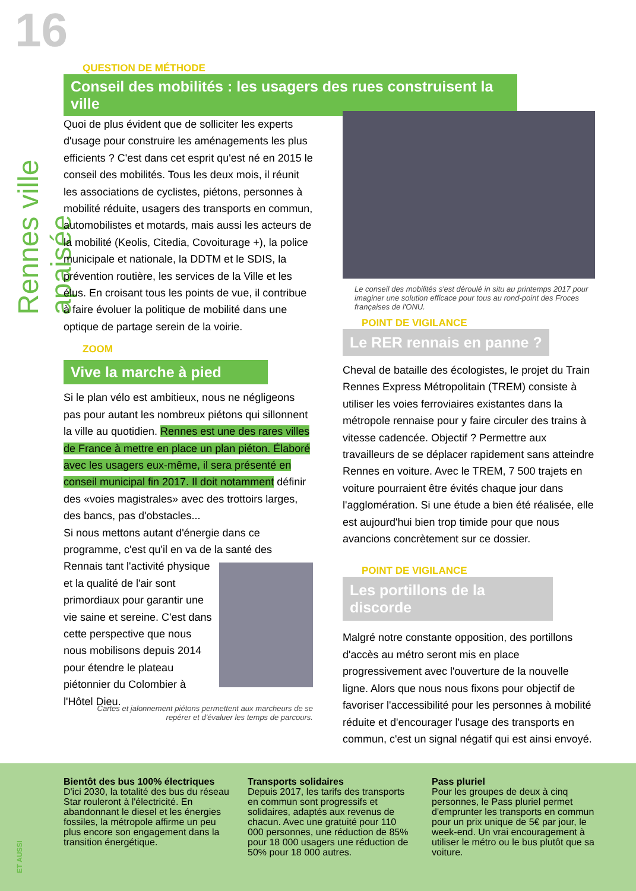16
Rennes ville apaisée
QUESTION DE MÉTHODE
Conseil des mobilités : les usagers des rues construisent la ville
Quoi de plus évident que de solliciter les experts d'usage pour construire les aménagements les plus efficients ? C'est dans cet esprit qu'est né en 2015 le conseil des mobilités. Tous les deux mois, il réunit les associations de cyclistes, piétons, personnes à mobilité réduite, usagers des transports en commun, automobilistes et motards, mais aussi les acteurs de la mobilité (Keolis, Citedia, Covoiturage +), la police municipale et nationale, la DDTM et le SDIS, la prévention routière, les services de la Ville et les élus. En croisant tous les points de vue, il contribue à faire évoluer la politique de mobilité dans une optique de partage serein de la voirie.
ZOOM
Vive la marche à pied
Si le plan vélo est ambitieux, nous ne négligeons pas pour autant les nombreux piétons qui sillonnent la ville au quotidien. Rennes est une des rares villes de France à mettre en place un plan piéton. Élaboré avec les usagers eux-même, il sera présenté en conseil municipal fin 2017. Il doit notamment définir des «voies magistrales» avec des trottoirs larges, des bancs, pas d'obstacles...
Si nous mettons autant d'énergie dans ce programme, c'est qu'il en va de la santé des Rennais tant l'activité physique et la qualité de l'air sont primordiaux pour garantir une vie saine et sereine. C'est dans cette perspective que nous nous mobilisons depuis 2014 pour étendre le plateau piétonnier du Colombier à l'Hôtel Dieu.
Cartes et jalonnement piétons permettent aux marcheurs de se repérer et d'évaluer les temps de parcours.
Le conseil des mobilités s'est déroulé in situ au printemps 2017 pour imaginer une solution efficace pour tous au rond-point des Froces françaises de l'ONU.
POINT DE VIGILANCE
Le RER rennais en panne ?
Cheval de bataille des écologistes, le projet du Train Rennes Express Métropolitain (TREM) consiste à utiliser les voies ferroviaires existantes dans la métropole rennaise pour y faire circuler des trains à vitesse cadencée. Objectif ? Permettre aux travailleurs de se déplacer rapidement sans atteindre Rennes en voiture. Avec le TREM, 7 500 trajets en voiture pourraient être évités chaque jour dans l'agglomération. Si une étude a bien été réalisée, elle est aujourd'hui bien trop timide pour que nous avancions concrètement sur ce dossier.
POINT DE VIGILANCE
Les portillons de la discorde
Malgré notre constante opposition, des portillons d'accès au métro seront mis en place progressivement avec l'ouverture de la nouvelle ligne. Alors que nous nous fixons pour objectif de favoriser l'accessibilité pour les personnes à mobilité réduite et d'encourager l'usage des transports en commun, c'est un signal négatif qui est ainsi envoyé.
Bientôt des bus 100% électriques
D'ici 2030, la totalité des bus du réseau Star rouleront à l'électricité. En abandonnant le diesel et les énergies fossiles, la métropole affirme un peu plus encore son engagement dans la transition énergétique.
Transports solidaires
Depuis 2017, les tarifs des transports en commun sont progressifs et solidaires, adaptés aux revenus de chacun. Avec une gratuité pour 110 000 personnes, une réduction de 85% pour 18 000 usagers une réduction de 50% pour 18 000 autres.
Pass pluriel
Pour les groupes de deux à cinq personnes, le Pass pluriel permet d'emprunter les transports en commun pour un prix unique de 5€ par jour, le week-end. Un vrai encouragement à utiliser le métro ou le bus plutôt que sa voiture.
ET AUSSI